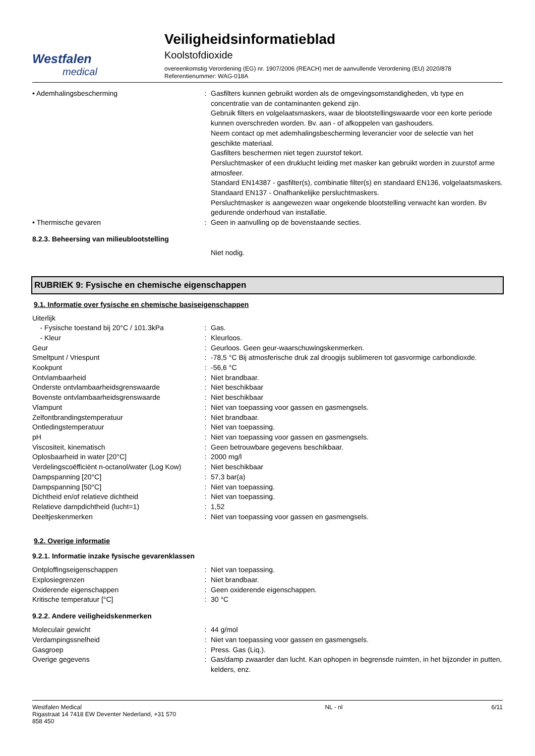Westfalen
medical
Veiligheidsinformatieblad
Koolstofdioxide
overeenkomstig Verordening (EG) nr. 1907/2006 (REACH) met de aanvullende Verordening (EU) 2020/878
Referentienummer: WAG-018A
| • Ademhalingsbescherming | : | Gasfilters kunnen gebruikt worden als de omgevingsomstandigheden, vb type en concentratie van de contaminanten gekend zijn. Gebruik filters en volgelaatsmaskers, waar de blootstellingswaarde voor een korte periode kunnen overschreden worden. Bv. aan - of afkoppelen van gashouders. Neem contact op met ademhalingsbescherming leverancier voor de selectie van het geschikte materiaal. Gasfilters beschermen niet tegen zuurstof tekort. Persluchtmasker of een druklucht leiding met masker kan gebruikt worden in zuurstof arme atmosfeer. Standard EN14387 - gasfilter(s), combinatie filter(s) en standaard EN136, volgelaatsmaskers. Standaard EN137 - Onafhankelijke persluchtmaskers. Persluchtmasker is aangewezen waar ongekende blootstelling verwacht kan worden. Bv gedurende onderhoud van installatie. |
| • Thermische gevaren | : | Geen in aanvulling op de bovenstaande secties. |
8.2.3. Beheersing van milieublootstelling
| | | Niet nodig. |
RUBRIEK 9: Fysische en chemische eigenschappen
9.1. Informatie over fysische en chemische basiseigenschappen
| Uiterlijk | | |
| - Fysische toestand bij 20°C / 101.3kPa | : | Gas. |
| - Kleur | : | Kleurloos. |
| Geur | : | Geurloos. Geen geur-waarschuwingskenmerken. |
| Smeltpunt / Vriespunt | : | -78,5 °C Bij atmosferische druk zal droogijs sublimeren tot gasvormige carbondioxde. |
| Kookpunt | : | -56,6 °C |
| Ontvlambaarheid | : | Niet brandbaar. |
| Onderste ontvlambaarheidsgrenswaarde | : | Niet beschikbaar |
| Bovenste ontvlambaarheidsgrenswaarde | : | Niet beschikbaar |
| Vlampunt | : | Niet van toepassing voor gassen en gasmengsels. |
| Zelfontbrandingstemperatuur | : | Niet brandbaar. |
| Ontledingstemperatuur | : | Niet van toepassing. |
| pH | : | Niet van toepassing voor gassen en gasmengsels. |
| Viscositeit, kinematisch | : | Geen betrouwbare gegevens beschikbaar. |
| Oplosbaarheid in water [20°C] | : | 2000 mg/l |
| Verdelingscoëfficiënt n-octanol/water (Log Kow) | : | Niet beschikbaar |
| Dampspanning [20°C] | : | 57,3 bar(a) |
| Dampspanning [50°C] | : | Niet van toepassing. |
| Dichtheid en/of relatieve dichtheid | : | Niet van toepassing. |
| Relatieve dampdichtheid (lucht=1) | : | 1,52 |
| Deeltjeskenmerken | : | Niet van toepassing voor gassen en gasmengsels. |
9.2. Overige informatie
9.2.1. Informatie inzake fysische gevarenklassen
| Ontploffingseigenschappen | : | Niet van toepassing. |
| Explosiegrenzen | : | Niet brandbaar. |
| Oxiderende eigenschappen | : | Geen oxiderende eigenschappen. |
| Kritische temperatuur [°C] | : | 30 °C |
9.2.2. Andere veiligheidskenmerken
| Moleculair gewicht | : | 44 g/mol |
| Verdampingssnelheid | : | Niet van toepassing voor gassen en gasmengsels. |
| Gasgroep | : | Press. Gas (Liq.). |
| Overige gegevens | : | Gas/damp zwaarder dan lucht. Kan ophopen in begrensde ruimten, in het bijzonder in putten, kelders, enz. |
Westfalen Medical
Rigastraat 14 7418 EW Deventer Nederland, +31 570
858 450
NL - nl 6/11